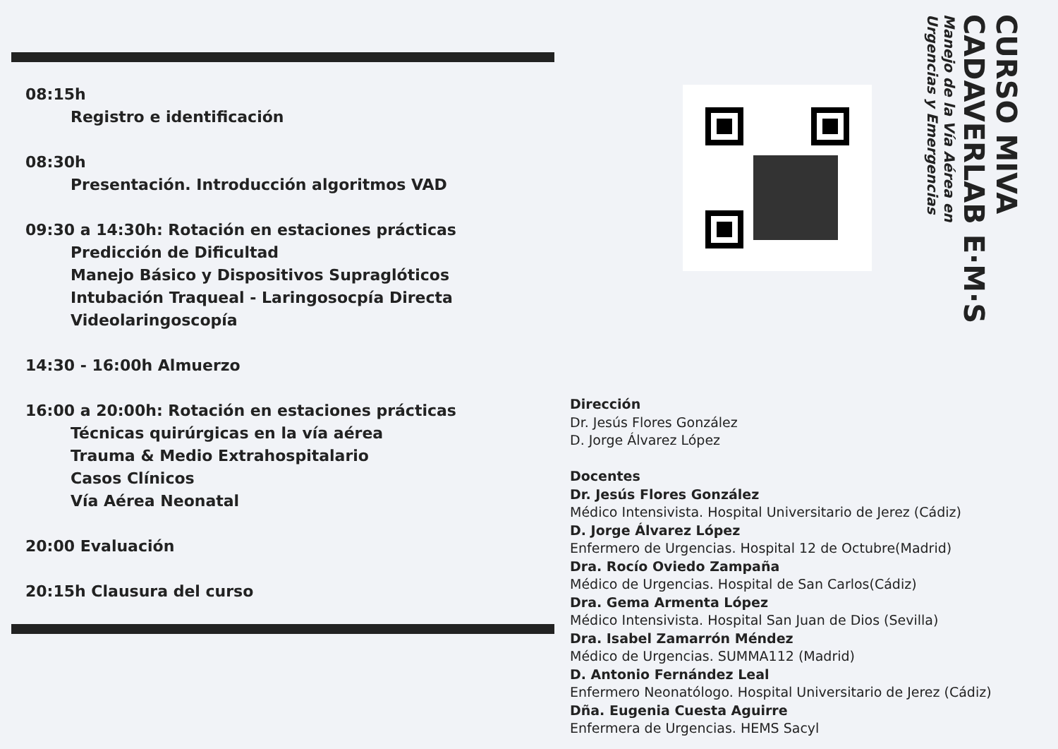08:15h
Registro e identificación
08:30h
Presentación. Introducción algoritmos VAD
09:30 a 14:30h: Rotación en estaciones prácticas
Predicción de Dificultad
Manejo Básico y Dispositivos Supraglóticos
Intubación Traqueal - Laringosocpía Directa
Videolaringoscopía
14:30 - 16:00h Almuerzo
16:00 a 20:00h: Rotación en estaciones prácticas
Técnicas quirúrgicas en la vía aérea
Trauma & Medio Extrahospitalario
Casos Clínicos
Vía Aérea Neonatal
20:00 Evaluación
20:15h Clausura del curso
CURSO MIVA
CADAVERLAB E·M·S
Manejo de la Vía Aérea en
Urgencias y Emergencias
Dirección
Dr. Jesús Flores González
D. Jorge Álvarez López
Docentes
Dr. Jesús Flores González
Médico Intensivista. Hospital Universitario de Jerez (Cádiz)
D. Jorge Álvarez López
Enfermero de Urgencias. Hospital 12 de Octubre(Madrid)
Dra. Rocío Oviedo Zampaña
Médico de Urgencias. Hospital de San Carlos(Cádiz)
Dra. Gema Armenta López
Médico Intensivista. Hospital San Juan de Dios (Sevilla)
Dra. Isabel Zamarrón Méndez
Médico de Urgencias. SUMMA112 (Madrid)
D. Antonio Fernández Leal
Enfermero Neonatólogo. Hospital Universitario de Jerez (Cádiz)
Dña. Eugenia Cuesta Aguirre
Enfermera de Urgencias. HEMS Sacyl